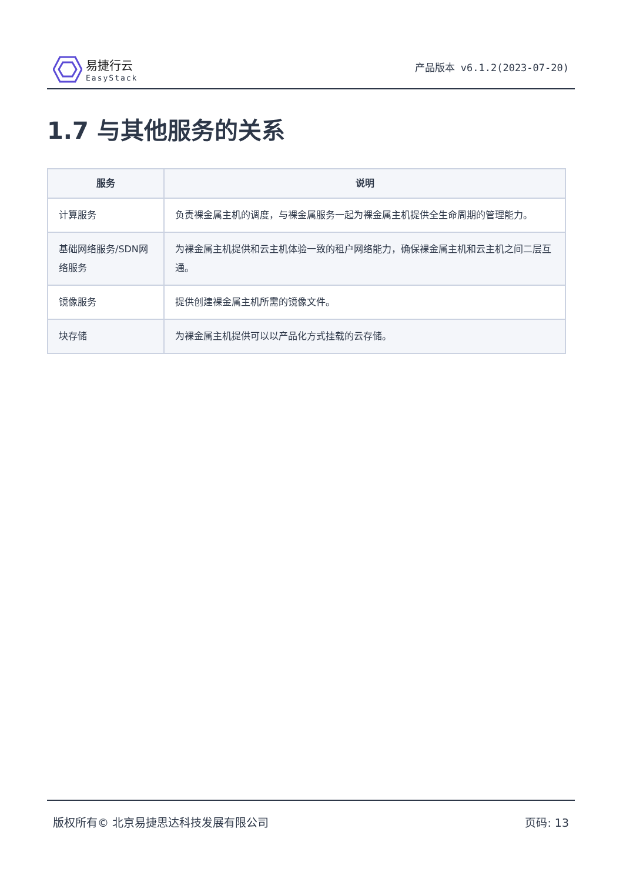易捷行云
EasyStack
产品版本 v6.1.2(2023-07-20)
1.7 与其他服务的关系
| 服务 | 说明 |
| --- | --- |
| 计算服务 | 负责裸金属主机的调度，与裸金属服务一起为裸金属主机提供全生命周期的管理能力。 |
| 基础网络服务/SDN网络服务 | 为裸金属主机提供和云主机体验一致的租户网络能力，确保裸金属主机和云主机之间二层互通。 |
| 镜像服务 | 提供创建裸金属主机所需的镜像文件。 |
| 块存储 | 为裸金属主机提供可以以产品化方式挂载的云存储。 |
版权所有© 北京易捷思达科技发展有限公司 页码: 13